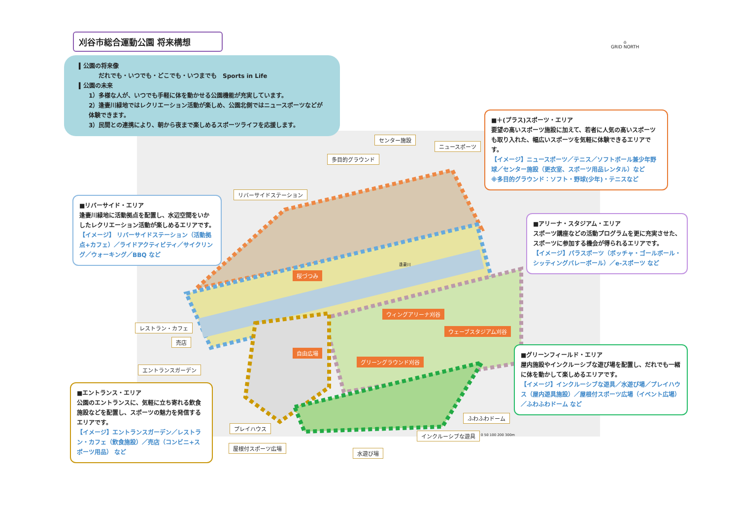刈谷市総合運動公園 将来構想
▍公園の将来像
だれでも・いつでも・どこでも・いつまでも　Sports in Life
▍公園の未来
1）多様な人が、いつでも手軽に体を動かせる公園機能が充実しています。
2）逢妻川緑地ではレクリエーション活動が楽しめ、公園北側ではニュースポーツなどが体験できます。
3）民間との連携により、朝から夜まで楽しめるスポーツライフを応援します。
⌂
GRID NORTH
■＋(プラス)スポーツ・エリア
要望の高いスポーツ施設に加えて、若者に人気の高いスポーツも取り入れた、幅広いスポーツを気軽に体験できるエリアです。
【イメージ】ニュースポーツ／テニス／ソフトボール兼少年野球／センター施設（更衣室、スポーツ用品レンタル）など
※多目的グラウンド：ソフト・野球(少年)・テニスなど
■リバーサイド・エリア
逢妻川緑地に活動拠点を配置し、水辺空間をいかしたレクリエーション活動が楽しめるエリアです。
【イメージ】 リバーサイドステーション（活動拠点+カフェ）／ライドアクティビティ／サイクリング／ウォーキング／BBQ など
■アリーナ・スタジアム・エリア
スポーツ講座などの活動プログラムを更に充実させた、スポーツに参加する機会が得られるエリアです。
【イメージ】パラスポーツ（ボッチャ・ゴールボール・シッティングバレーボール）／e-スポーツ など
■グリーンフィールド・エリア
屋内施設やインクルーシブな遊び場を配置し、だれでも一緒に体を動かして楽しめるエリアです。
【イメージ】インクルーシブな遊具／水遊び場／プレイハウス（屋内遊具施設）／屋根付スポーツ広場（イベント広場）／ふわふわドーム など
■エントランス・エリア
公園のエントランスに、気軽に立ち寄れる飲食施設などを配置し、スポーツの魅力を発信するエリアです。
【イメージ】エントランスガーデン／レストラン・カフェ（飲食施設）／売店（コンビニ+スポーツ用品） など
センター施設
ニュースポーツ
多目的グラウンド
リバーサイドステーション
桜づつみ
逢妻川
ウィングアリーナ刈谷
ウェーブスタジアム刈谷
自由広場
グリーングラウンド刈谷
レストラン・カフェ
売店
エントランスガーデン
プレイハウス
屋根付スポーツ広場
水遊び場
インクルーシブな遊具
ふわふわドーム
0 50 100 200 300m